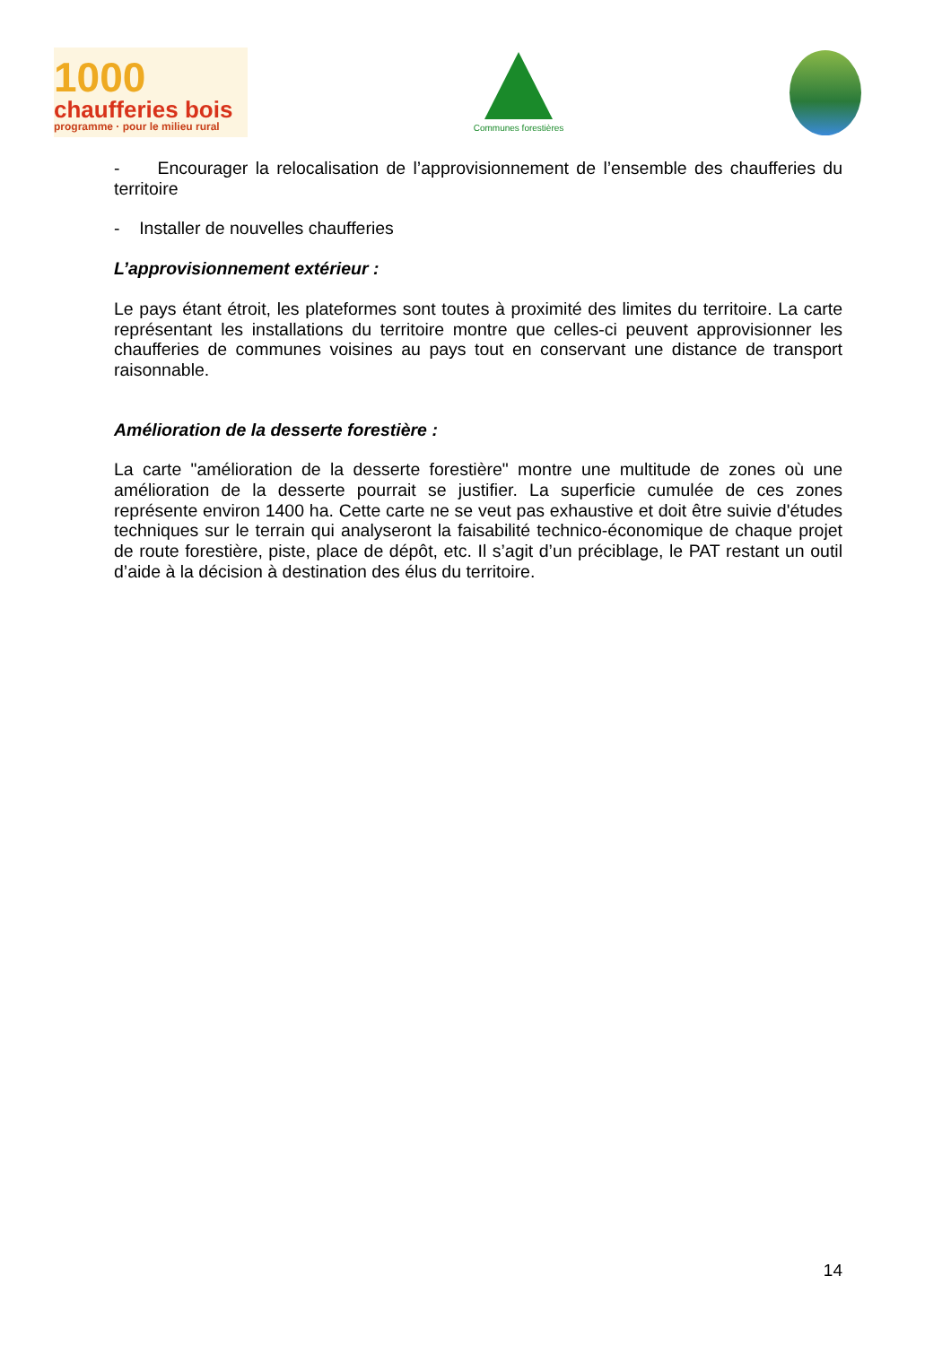1000
chaufferies bois
programme · pour le milieu rural
Communes forestières
- Encourager la relocalisation de l’approvisionnement de l’ensemble des chaufferies du territoire
- Installer de nouvelles chaufferies
L’approvisionnement extérieur :
Le pays étant étroit, les plateformes sont toutes à proximité des limites du territoire. La carte représentant les installations du territoire montre que celles-ci peuvent approvisionner les chaufferies de communes voisines au pays tout en conservant une distance de transport raisonnable.
Amélioration de la desserte forestière :
La carte "amélioration de la desserte forestière" montre une multitude de zones où une amélioration de la desserte pourrait se justifier. La superficie cumulée de ces zones représente environ 1400 ha. Cette carte ne se veut pas exhaustive et doit être suivie d'études techniques sur le terrain qui analyseront la faisabilité technico-économique de chaque projet de route forestière, piste, place de dépôt, etc. Il s’agit d’un préciblage, le PAT restant un outil d’aide à la décision à destination des élus du territoire.
14